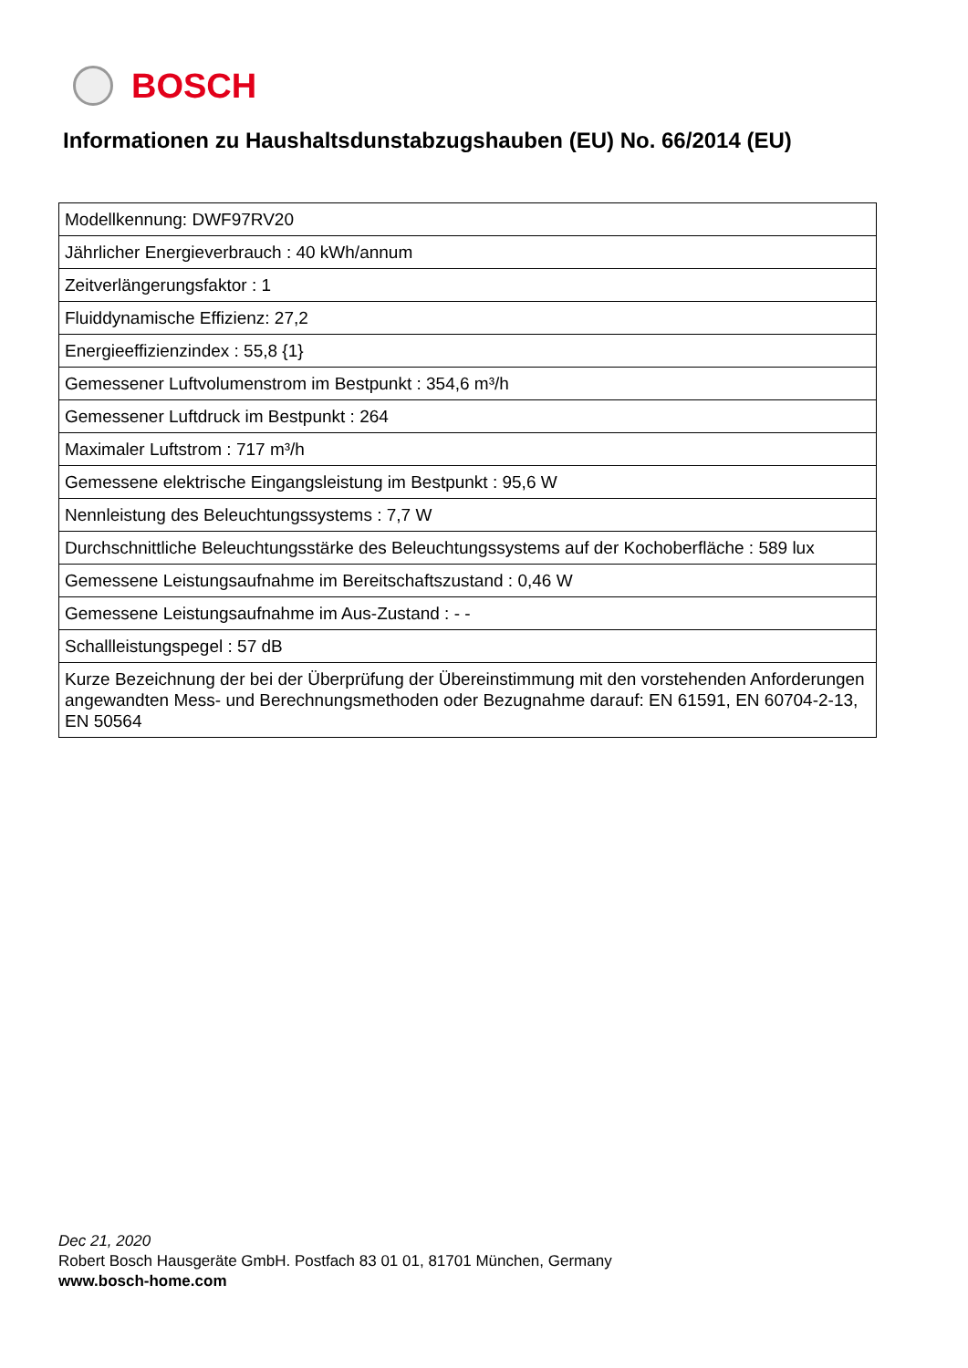BOSCH
Informationen zu Haushaltsdunstabzugshauben (EU) No. 66/2014 (EU)
| Modellkennung: DWF97RV20 |
| Jährlicher Energieverbrauch : 40 kWh/annum |
| Zeitverlängerungsfaktor : 1 |
| Fluiddynamische Effizienz: 27,2 |
| Energieeffizienzindex : 55,8 {1} |
| Gemessener Luftvolumenstrom im Bestpunkt : 354,6 m³/h |
| Gemessener Luftdruck im Bestpunkt : 264 |
| Maximaler Luftstrom : 717 m³/h |
| Gemessene elektrische Eingangsleistung im Bestpunkt : 95,6 W |
| Nennleistung des Beleuchtungssystems : 7,7 W |
| Durchschnittliche Beleuchtungsstärke des Beleuchtungssystems auf der Kochoberfläche : 589 lux |
| Gemessene Leistungsaufnahme im Bereitschaftszustand : 0,46 W |
| Gemessene Leistungsaufnahme im Aus-Zustand : - - |
| Schallleistungspegel : 57 dB |
| Kurze Bezeichnung der bei der Überprüfung der Übereinstimmung mit den vorstehenden Anforderungen angewandten Mess- und Berechnungsmethoden oder Bezugnahme darauf: EN 61591, EN 60704-2-13, EN 50564 |
Dec 21, 2020
Robert Bosch Hausgeräte GmbH. Postfach 83 01 01, 81701 München, Germany
www.bosch-home.com